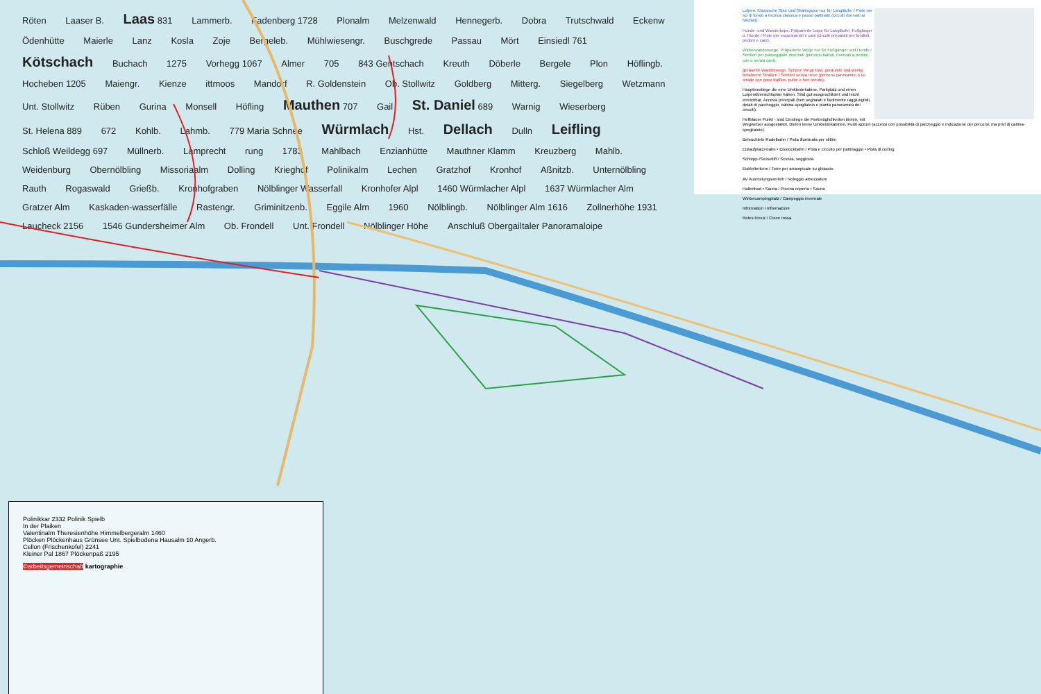Röten Laaser B. Laas 831 Lammerb. Fadenberg 1728 Plonalm Melzenwald Hennegerb. Dobra Trutschwald Eckenw Ödenhütte Maierle Lanz Kosla Zoje Bergeleb. Mühlwiesengr. Buschgrede Passau Mört Einsiedl 761 Kötschach Buchach 1275 Vorhegg 1067 Almer 705 843 Gentschach Kreuth Döberle Bergele Plon Höflingb. Hocheben 1205 Maiengr. Kienze ittmoos Mandorf R. Goldenstein Ob. Stollwitz Goldberg Mitterg. Siegelberg Wetzmann Unt. Stollwitz Rüben Gurina Monsell Höfling Mauthen 707 Gail St. Daniel 689 Warnig Wieserberg St. Helena 889 672 Kohlb. Lahmb. 779 Maria Schnee Würmlach Hst. Dellach Dulln Leifling Schloß Weildegg 697 Müllnerb. Lamprecht rung 1783 Mahlbach Enzianhütte Mauthner Klamm Kreuzberg Mahlb. Weidenburg Obernölbling Missoriaalm Dolling Krieghof Polinikalm Lechen Gratzhof Kronhof Aßnitzb. Unternölbling Rauth Rogaswald Grießb. Kronhofgraben Nölblinger Wasserfall Kronhofer Alpl 1460 Würmlacher Alpl 1637 Würmlacher Alm Gratzer Alm Kaskaden-wasserfälle Rastengr. Griminitzenb. Eggile Alm 1960 Nölblingb. Nölblinger Alm 1616 Zollnerhöhe 1931 Laucheck 2156 1546 Gundersheimer Alm Ob. Frondell Unt. Frondell Nölblinger Höhe Anschluß Obergailtaler Panoramaloipe
Loipen. Klassische Spur und Skatingspur nur für Langläufer / Piste per sci di fondo a tecnica classica e passo pattinato (circuiti riservati ai fondisti).
Hunde- und Wanderloipe. Präparierte Loipe für Langläufer, Fußgänger u. Hunde / Piste per escursionisti e cani (circuiti preparati per fondisti, pedoni e cani).
Winterwanderwege. Präparierte Wege nur für Fußgänger und Hunde / Sentieri per passeggiate invernali (percorsi battuti, riservati a pedoni con o senza cani).
geräumte Wanderwege. Schöne Wege bzw. geräumte und wenig befahrene Straßen / Sentieri senza neve (percorsi panoramici o su strade con poco traffico, pulite e ben tenute).
Haupteinstiege die eine Umkleidekabine, Parkplatz und einen Loipenübersichtsplan haben. Sind gut ausgeschildert und leicht erreichbar. Accessi principali (ben segnalati e facilmente raggiungibili, dotati di parcheggio, cabina-spogliatoio e pianta panoramica dei circuiti).
Hellblauer Punkt - sind Einstiege die Parkmöglichkeiten bieten, mit Wegweiser ausgestattet. Bieten keine Umkleidekabinen. Punti azzurri (accessi con possibilità di parcheggio e indicazione dei percorsi, ma privi di cabina-spogliatoio).
Beleuchtete Rodelbahn / Pista illuminata per slittini
Eislaufplatz/-bahn • Eisstockbahn / Pista e circuito per pattinaggio • Pista di curling
Schlepp-/Sessellift / Sciovia, seggiovia
Eiskletterturm / Torre per arrampicate su ghiaccio
AV Ausrüstungsverleih / Noleggio attrezzature
Hallenbad • Sauna / Piscina coperta • Sauna
Wintercampingplatz / Campeggio invernale
Information / Informazioni
Rotes Kreuz / Croce rossa
Polinikkar 2332 Polinik Spielb
In der Plaiken
Valentinalm Theresienhöhe Himmelbergeralm 1460
Plöcken Plöckenhaus Grünsee Unt. Spielbodena Hausalm 10 Angerb.
Cellon (Frischenkofel) 2241
Kleiner Pal 1867 Plöckenpaß 2195
©arbeitsgemeinschaft kartographie